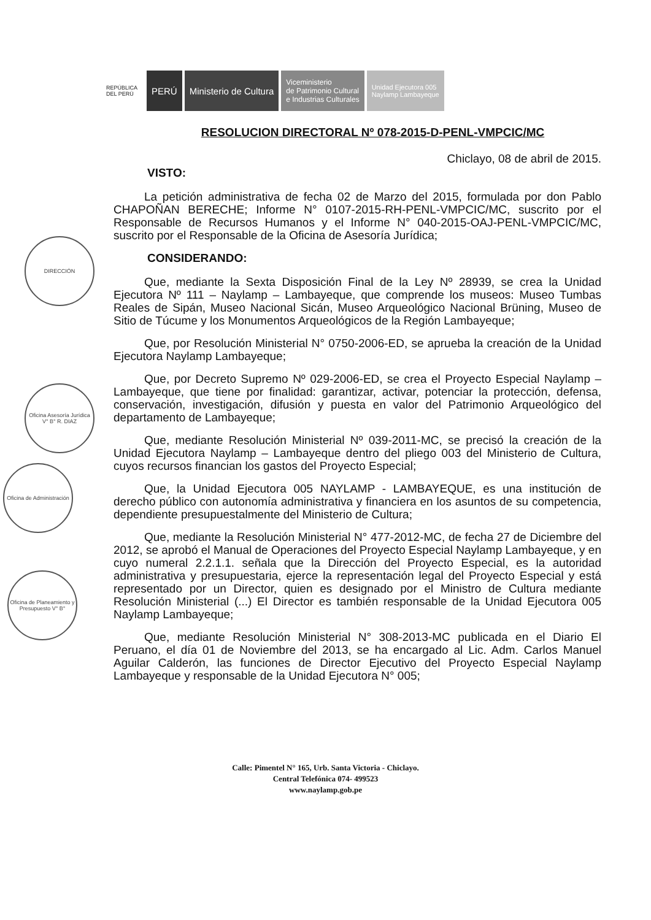REPÚBLICA DEL PERÚ
PERÚ Ministerio de Cultura
Viceministerio
de Patrimonio Cultural
e Industrias Culturales
Unidad Ejecutora 005
Naylamp Lambayeque
DIRECCIÓN
Oficina Asesoría Jurídica V° B° R. DIAZ
Oficina de Administración
Oficina de Planeamiento y Presupuesto V° B°
RESOLUCION DIRECTORAL Nº 078-2015-D-PENL-VMPCIC/MC
Chiclayo, 08 de abril de 2015.
VISTO:
La petición administrativa de fecha 02 de Marzo del 2015, formulada por don Pablo CHAPOÑAN BERECHE; Informe N° 0107-2015-RH-PENL-VMPCIC/MC, suscrito por el Responsable de Recursos Humanos y el Informe N° 040-2015-OAJ-PENL-VMPCIC/MC, suscrito por el Responsable de la Oficina de Asesoría Jurídica;
CONSIDERANDO:
Que, mediante la Sexta Disposición Final de la Ley Nº 28939, se crea la Unidad Ejecutora Nº 111 – Naylamp – Lambayeque, que comprende los museos: Museo Tumbas Reales de Sipán, Museo Nacional Sicán, Museo Arqueológico Nacional Brüning, Museo de Sitio de Túcume y los Monumentos Arqueológicos de la Región Lambayeque;
Que, por Resolución Ministerial N° 0750-2006-ED, se aprueba la creación de la Unidad Ejecutora Naylamp Lambayeque;
Que, por Decreto Supremo Nº 029-2006-ED, se crea el Proyecto Especial Naylamp – Lambayeque, que tiene por finalidad: garantizar, activar, potenciar la protección, defensa, conservación, investigación, difusión y puesta en valor del Patrimonio Arqueológico del departamento de Lambayeque;
Que, mediante Resolución Ministerial Nº 039-2011-MC, se precisó la creación de la Unidad Ejecutora Naylamp – Lambayeque dentro del pliego 003 del Ministerio de Cultura, cuyos recursos financian los gastos del Proyecto Especial;
Que, la Unidad Ejecutora 005 NAYLAMP - LAMBAYEQUE, es una institución de derecho público con autonomía administrativa y financiera en los asuntos de su competencia, dependiente presupuestalmente del Ministerio de Cultura;
Que, mediante la Resolución Ministerial N° 477-2012-MC, de fecha 27 de Diciembre del 2012, se aprobó el Manual de Operaciones del Proyecto Especial Naylamp Lambayeque, y en cuyo numeral 2.2.1.1. señala que la Dirección del Proyecto Especial, es la autoridad administrativa y presupuestaria, ejerce la representación legal del Proyecto Especial y está representado por un Director, quien es designado por el Ministro de Cultura mediante Resolución Ministerial (...) El Director es también responsable de la Unidad Ejecutora 005 Naylamp Lambayeque;
Que, mediante Resolución Ministerial N° 308-2013-MC publicada en el Diario El Peruano, el día 01 de Noviembre del 2013, se ha encargado al Lic. Adm. Carlos Manuel Aguilar Calderón, las funciones de Director Ejecutivo del Proyecto Especial Naylamp Lambayeque y responsable de la Unidad Ejecutora N° 005;
Calle: Pimentel N° 165, Urb. Santa Victoria - Chiclayo.
Central Telefónica 074- 499523
www.naylamp.gob.pe